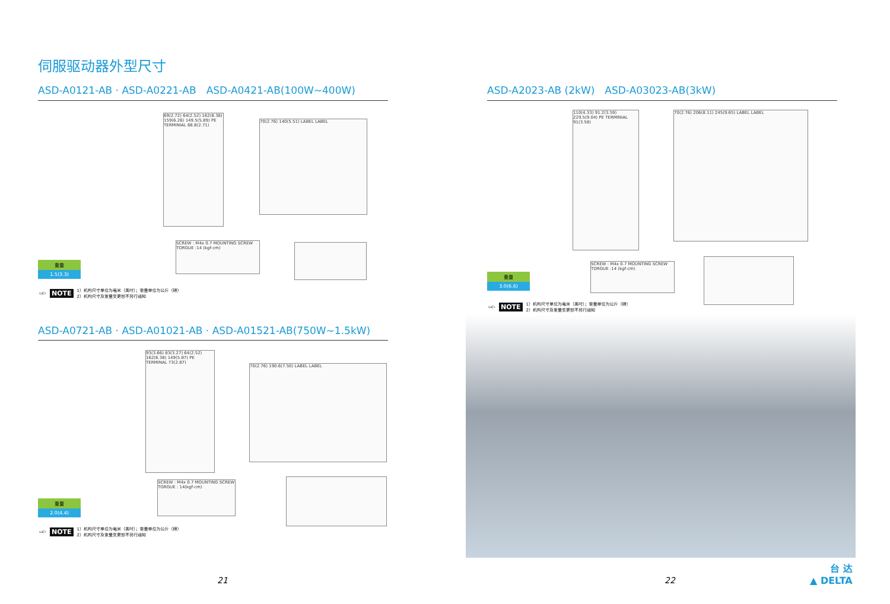伺服驱动器外型尺寸
ASD-A0121-AB · ASD-A0221-AB　ASD-A0421-AB(100W~400W)
69(2.72) 64(2.52) 162(6.38) 159(6.26) 149.5(5.89) PE TERMINIAL 68.8(2.71)
70(2.76) 140(5.51) LABEL LABEL
SCREW : M4x 0.7 MOUNTING SCREW TORGUE :14 (kgf-cm)
重量
1.5(3.3)
▭▷ NOTE 1）机构尺寸单位为毫米（英吋）；重量单位为公斤（磅）
2）机构尺寸及重量变更恕不另行通知
ASD-A0721-AB · ASD-A01021-AB · ASD-A01521-AB(750W~1.5kW)
93(3.66) 83(3.27) 64(2.52) 162(6.38) 149(5.87) PE TERMINAL 73(2.87)
70(2.76) 190.6(7.50) LABEL LABEL
SCREW : M4x 0.7 MOUNTING SCREW TORGUE : 14(kgf-cm)
重量
2.0(4.4)
▭▷ NOTE 1）机构尺寸单位为毫米（英吋）；重量单位为公斤（磅）
2）机构尺寸及重量变更恕不另行通知
21
ASD-A2023-AB (2kW)　ASD-A03023-AB(3kW)
110(4.33) 91.2(3.59) 229.5(9.04) PE TERMINIAL 91(3.58)
70(2.76) 206(8.11) 245(9.65) LABEL LABEL
SCREW : M4x 0.7 MOUNTING SCREW TORGUE :14 (kgf-cm)
重量
3.0(6.6)
▭▷ NOTE 1）机构尺寸单位为毫米（英吋）；重量单位为公斤（磅）
2）机构尺寸及重量变更恕不另行通知
22
台 达
▲ DELTA